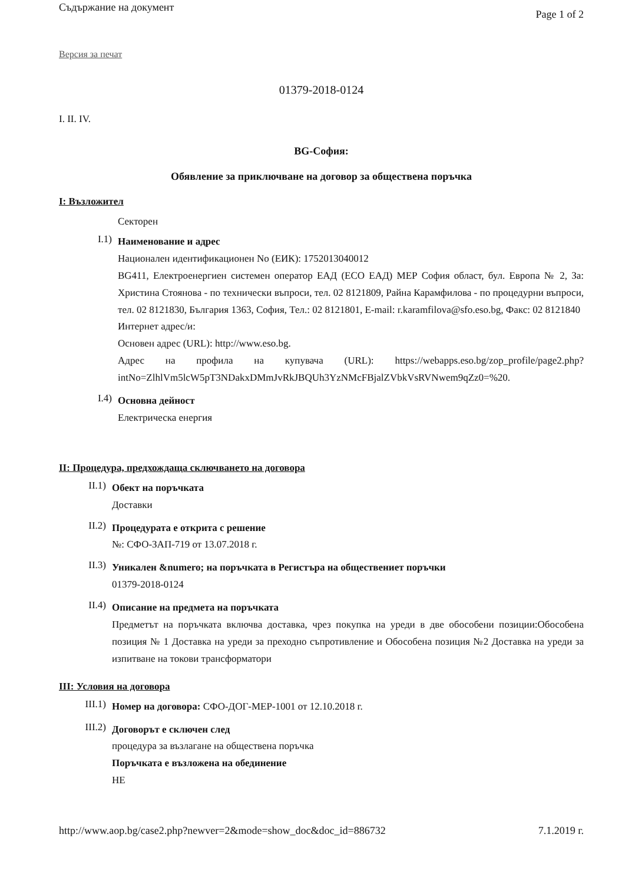Съдържание на документ Page 1 of 2
Версия за печат
01379-2018-0124
I. II. IV.
BG-София:
Обявление за приключване на договор за обществена поръчка
I: Възложител
Секторен
I.1)
Наименование и адрес
Национален идентификационен No (ЕИК): 1752013040012
BG411, Електроенергиен системен оператор ЕАД (ЕСО ЕАД) МЕР София област, бул. Европа № 2, За: Христина Стоянова - по технически въпроси, тел. 02 8121809, Райна Карамфилова - по процедурни въпроси, тел. 02 8121830, България 1363, София, Тел.: 02 8121801, E-mail: r.karamfilova@sfo.eso.bg, Факс: 02 8121840
Интернет адрес/и:
Основен адрес (URL): http://www.eso.bg.
Адрес на профила на купувача (URL): https://webapps.eso.bg/zop_profile/page2.php?intNo=ZlhlVm5lcW5pT3NDakxDMmJvRkJBQUh3YzNMcFBjalZVbkVsRVNwem9qZz0=%20.
I.4)
Основна дейност
Електрическа енергия
II: Процедура, предхождаща сключването на договора
II.1)
Обект на поръчката
Доставки
II.2)
Процедурата е открита с решение
№: СФО-ЗАП-719 от 13.07.2018 г.
II.3)
Уникален &numero; на поръчката в Регистъра на обществениет поръчки
01379-2018-0124
II.4)
Описание на предмета на поръчката
Предметът на поръчката включва доставка, чрез покупка на уреди в две обособени позиции:Обособена позиция № 1 Доставка на уреди за преходно съпротивление и Обособена позиция №2 Доставка на уреди за изпитване на токови трансформатори
III: Условия на договора
III.1)
Номер на договора: СФО-ДОГ-МЕР-1001 от 12.10.2018 г.
III.2)
Договорът е сключен след
процедура за възлагане на обществена поръчка
Поръчката е възложена на обединение
НЕ
http://www.aop.bg/case2.php?newver=2&mode=show_doc&doc_id=886732 7.1.2019 г.